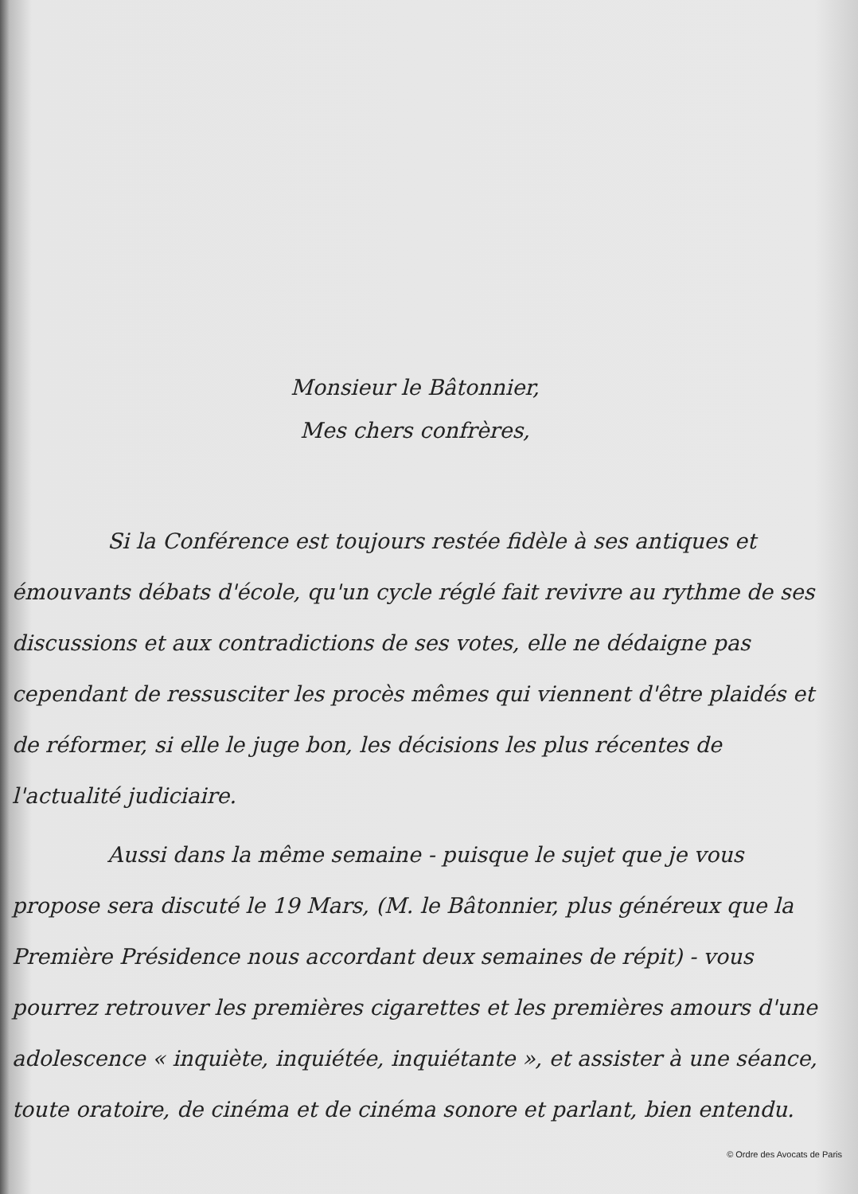Monsieur le Bâtonnier,
Mes chers confrères,
Si la Conférence est toujours restée fidèle à ses antiques et émouvants débats d'école, qu'un cycle réglé fait revivre au rythme de ses discussions et aux contradictions de ses votes, elle ne dédaigne pas cependant de ressusciter les procès mêmes qui viennent d'être plaidés et de réformer, si elle le juge bon, les décisions les plus récentes de l'actualité judiciaire.
Aussi dans la même semaine - puisque le sujet que je vous propose sera discuté le 19 Mars, (M. le Bâtonnier, plus généreux que la Première Présidence nous accordant deux semaines de répit) - vous pourrez retrouver les premières cigarettes et les premières amours d'une adolescence « inquiète, inquiétée, inquiétante », et assister à une séance, toute oratoire, de cinéma et de cinéma sonore et parlant, bien entendu.
© Ordre des Avocats de Paris